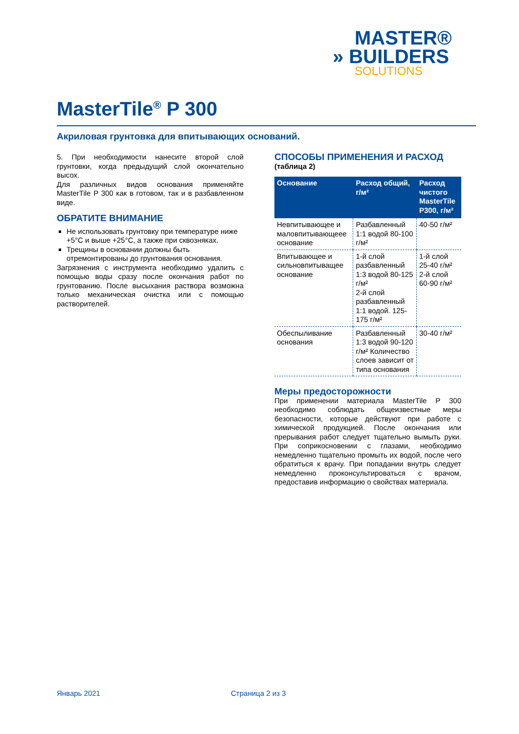MASTER®
» BUILDERS
SOLUTIONS
MasterTile<sup>®</sup> P 300
Акриловая грунтовка для впитывающих оснований.
5. При необходимости нанесите второй слой грунтовки, когда предыдущий слой окончательно высох.
Для различных видов основания применяйте MasterTile P 300 как в готовом, так и в разбавленном виде.
ОБРАТИТЕ ВНИМАНИЕ
Не использовать грунтовку при температуре ниже +5°C и выше +25°C, а также при сквозняках.
Трещины в основании должны быть отремонтированы до грунтования основания.
Загрязнения с инструмента необходимо удалить с помощью воды сразу после окончания работ по грунтованию. После высыхания раствора возможна только механическая очистка или с помощью растворителей.
СПОСОБЫ ПРИМЕНЕНИЯ И РАСХОД
(таблица 2)
| Основание | Расход общий, г/м² | Расход чистого MasterTile P300, г/м² |
| --- | --- | --- |
| Невпитывающее и маловпитывающеее основание | Разбавленный 1:1 водой 80-100 г/м² | 40-50 г/м² |
| Впитывающее и сильновпитыващее основание | 1-й слой разбавленный 1:3 водой 80-125 г/м² 2-й слой разбавленный 1:1 водой. 125-175 г/м² | 1-й слой 25-40 г/м² 2-й слой 60-90 г/м² |
| Обеспыливание основания | Разбавленный 1:3 водой 90-120 г/м² Количество слоев зависит от типа основания | 30-40 г/м² |
Меры предосторожности
При применении материала MasterTile P 300 необходимо соблюдать общеизвестные меры безопасности, которые действуют при работе с химической продукцией. После окончания или прерывания работ следует тщательно вымыть руки. При соприкосновении с глазами, необходимо немедленно тщательно промыть их водой, после чего обратиться к врачу. При попадании внутрь следует немедленно проконсультироваться с врачом, предоставив информацию о свойствах материала.
Январь 2021 Страница 2 из 3